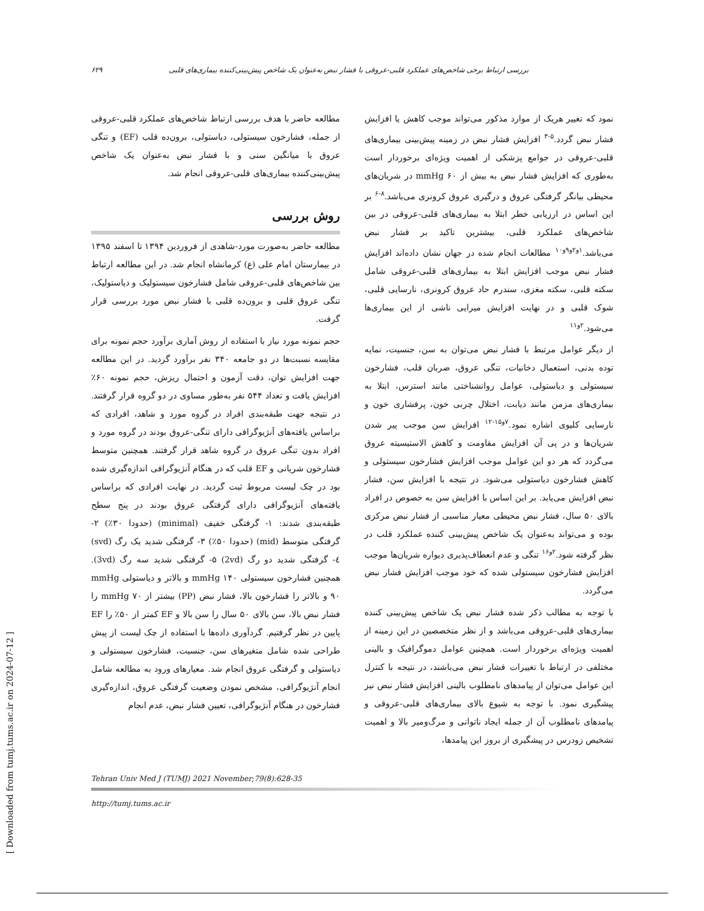۶۲۹ بررسی ارتباط برخی شاخص‌های عملکرد قلبی-عروقی با فشار نبض به‌عنوان یک شاخص پیش‌بینی‌کننده بیماری‌های قلبی
نمود که تغییر هریک از موارد مذکور می‌تواند موجب کاهش یا افزایش فشار نبض گردد.<sup>۵-۳</sup> افزایش فشار نبض در زمینه پیش‌بینی بیماری‌های قلبی-عروقی در جوامع پزشکی از اهمیت ویژه‌ای برخوردار است به‌طوری که افزایش فشار نبض به بیش از mmHg ۶۰ در شریان‌های محیطی بیانگر گرفتگی عروق و درگیری عروق کرونری می‌باشد.<sup>۸-۶</sup> بر این اساس در ارزیابی خطر ابتلا به بیماری‌های قلبی-عروقی در بین شاخص‌های عملکرد قلبی، بیشترین تاکید بر فشار نبض می‌باشد.<sup>۱و۲و۹و۱۰</sup> مطالعات انجام شده در جهان نشان داده‌اند افزایش فشار نبض موجب افزایش ابتلا به بیماری‌های قلبی-عروقی شامل سکته قلبی، سکته مغزی، سندرم حاد عروق کرونری، نارسایی قلبی، شوک قلبی و در نهایت افزایش میرایی ناشی از این بیماری‌ها می‌شود.<sup>۲و۱۱</sup>
از دیگر عوامل مرتبط با فشار نبض می‌توان به سن، جنسیت، نمایه توده بدنی، استعمال دخانیات، تنگی عروق، ضربان قلب، فشارخون سیستولی و دیاستولی، عوامل روانشناختی مانند استرس، ابتلا به بیماری‌های مزمن مانند دیابت، اختلال چربی خون، پرفشاری خون و نارسایی کلیوی اشاره نمود.<sup>۷و۱۵-۱۲</sup> افزایش سن موجب پیر شدن شریان‌ها و در پی آن افزایش مقاومت و کاهش الاستیسیته عروق می‌گردد که هر دو این عوامل موجب افزایش فشارخون سیستولی و کاهش فشارخون دیاستولی می‌شود. در نتیجه با افزایش سن، فشار نبض افزایش می‌یابد. بر این اساس با افزایش سن به خصوص در افراد بالای ۵۰ سال، فشار نبض محیطی معیار مناسبی از فشار نبض مرکزی بوده و می‌تواند به‌عنوان یک شاخص پیش‌بینی کننده عملکرد قلب در نظر گرفته شود.<sup>۲و۱۶</sup> تنگی و عدم انعطاف‌پذیری دیواره شریان‌ها موجب افزایش فشارخون سیستولی شده که خود موجب افزایش فشار نبض می‌گردد.
با توجه به مطالب ذکر شده فشار نبض یک شاخص پیش‌بینی کننده بیماری‌های قلبی-عروقی می‌باشد و از نظر متخصصین در این زمینه از اهمیت ویژه‌ای برخوردار است. همچنین عوامل دموگرافیک و بالینی مختلفی در ارتباط با تغییرات فشار نبض می‌باشند، در نتیجه با کنترل این عوامل می‌توان از پیامدهای نامطلوب بالینی افزایش فشار نبض نیز پیشگیری نمود. با توجه به شیوع بالای بیماری‌های قلبی-عروقی و پیامدهای نامطلوب آن از جمله ایجاد ناتوانی و مرگ‌ومیر بالا و اهمیت تشخیص زودرس در پیشگیری از بروز این پیامدها،
مطالعه حاضر با هدف بررسی ارتباط شاخص‌های عملکرد قلبی-عروقی از جمله، فشارخون سیستولی، دیاستولی، برون‌ده قلب (EF) و تنگی عروق با میانگین سنی و با فشار نبض به‌عنوان یک شاخص پیش‌بینی‌کننده بیماری‌های قلبی-عروقی انجام شد.
روش بررسی
مطالعه حاضر به‌صورت مورد-شاهدی از فروردین ۱۳۹۴ تا اسفند ۱۳۹۵ در بیمارستان امام علی (ع) کرمانشاه انجام شد. در این مطالعه ارتباط بین شاخص‌های قلبی-عروقی شامل فشارخون سیستولیک و دیاستولیک، تنگی عروق قلبی و برون‌ده قلبی با فشار نبض مورد بررسی قرار گرفت.
حجم نمونه مورد نیاز با استفاده از روش آماری برآورد حجم نمونه برای مقایسه نسبت‌ها در دو جامعه ۳۴۰ نفر برآورد گردید. در این مطالعه جهت افزایش توان، دقت آزمون و احتمال ریزش، حجم نمونه ۶۰٪ افزایش یافت و تعداد ۵۴۴ نفر به‌طور مساوی در دو گروه قرار گرفتند. در نتیجه جهت طبقه‌بندی افراد در گروه مورد و شاهد، افرادی که براساس یافته‌های آنژیوگرافی دارای تنگی-عروق بودند در گروه مورد و افراد بدون تنگی عروق در گروه شاهد قرار گرفتند. همچنین متوسط فشارخون شریانی و EF قلب که در هنگام آنژیوگرافی اندازه‌گیری شده بود در چک لیست مربوط ثبت گردید. در نهایت افرادی که براساس یافته‌های آنژیوگرافی دارای گرفتگی عروق بودند در پنج سطح طبقه‌بندی شدند: ۱- گرفتگی خفیف (minimal) (حدودا ۳۰٪) ۲- گرفتگی متوسط (mid) (حدودا ۵۰٪) ۳- گرفتگی شدید یک رگ (svd) ٤- گرفتگی شدید دو رگ (2vd) ۵- گرفتگی شدید سه رگ (3vd). همچنین فشارخون سیستولی mmHg ۱۴۰ و بالاتر و دیاستولی mmHg ۹۰ و بالاتر را فشارخون بالا، فشار نبض (PP) بیشتر از mmHg ۷۰ را فشار نبض بالا، سن بالای ۵۰ سال را سن بالا و EF کمتر از ۵۰٪ را EF پایین در نظر گرفتیم. گردآوری داده‌ها با استفاده از چک لیست از پیش طراحی شده شامل متغیرهای سن، جنسیت، فشارخون سیستولی و دیاستولی و گرفتگی عروق انجام شد. معیارهای ورود به مطالعه شامل انجام آنژیوگرافی، مشخص نمودن وضعیت گرفتگی عروق، اندازه‌گیری فشارخون در هنگام آنژیوگرافی، تعیین فشار نبض، عدم انجام
Tehran Univ Med J (TUMJ) 2021 November;79(8):628-35
http://tumj.tums.ac.ir
[ Downloaded from tumj.tums.ac.ir on 2024-07-12 ]